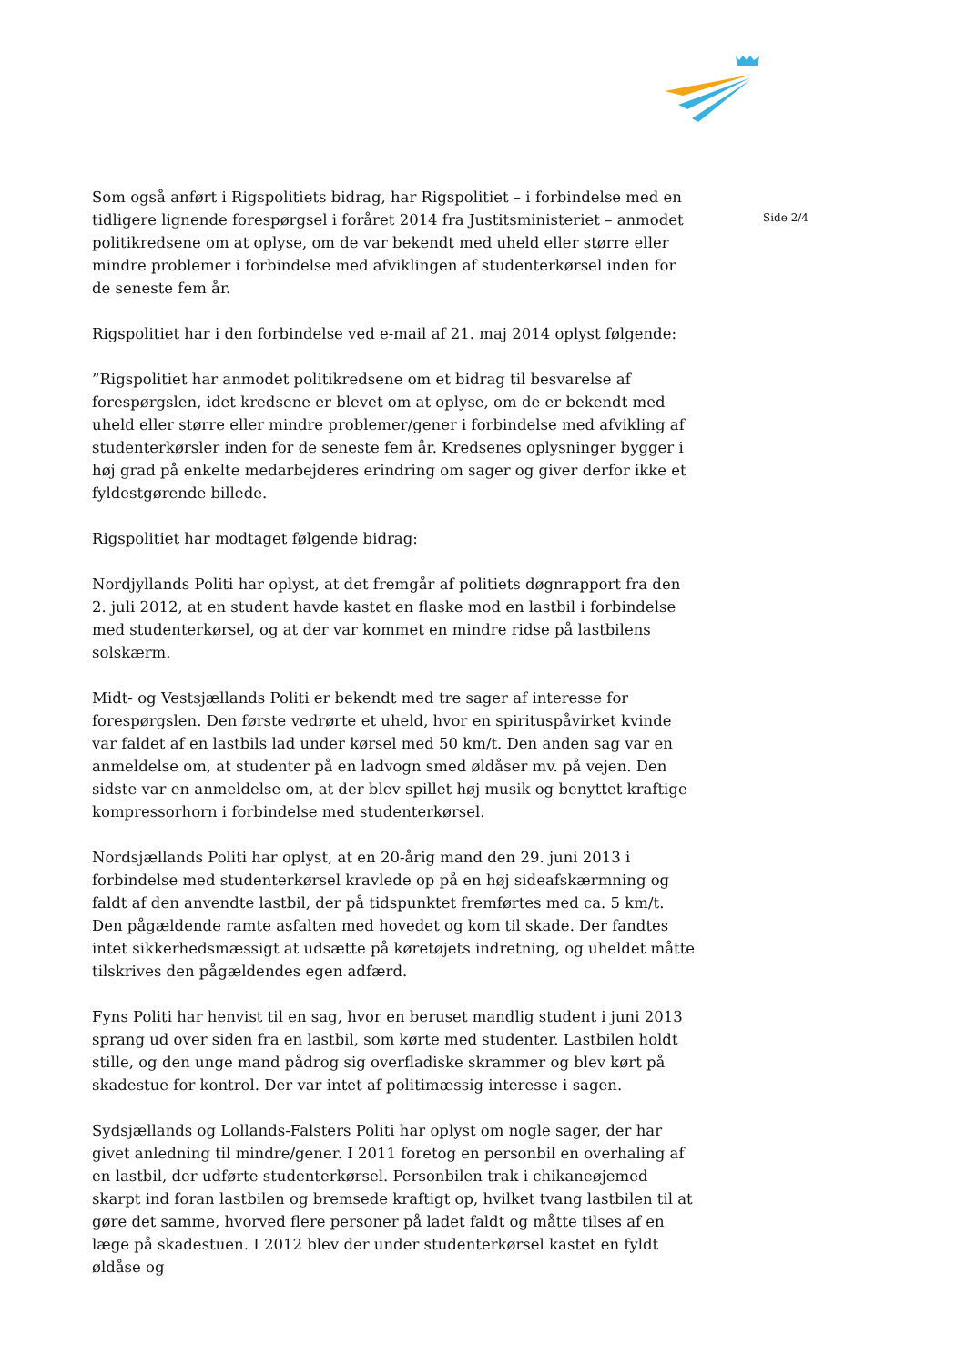Som også anført i Rigspolitiets bidrag, har Rigspolitiet – i forbindelse med en tidligere lignende forespørgsel i foråret 2014 fra Justitsministeriet – anmodet politikredsene om at oplyse, om de var bekendt med uheld eller større eller mindre problemer i forbindelse med afviklingen af studenterkørsel inden for de seneste fem år.
Rigspolitiet har i den forbindelse ved e-mail af 21. maj 2014 oplyst følgende:
”Rigspolitiet har anmodet politikredsene om et bidrag til besvarelse af forespørgslen, idet kredsene er blevet om at oplyse, om de er bekendt med uheld eller større eller mindre problemer/gener i forbindelse med afvikling af studenterkørsler inden for de seneste fem år. Kredsenes oplysninger bygger i høj grad på enkelte medarbejderes erindring om sager og giver derfor ikke et fyldestgørende billede.
Rigspolitiet har modtaget følgende bidrag:
Nordjyllands Politi har oplyst, at det fremgår af politiets døgnrapport fra den 2. juli 2012, at en student havde kastet en flaske mod en lastbil i forbindelse med studenterkørsel, og at der var kommet en mindre ridse på lastbilens solskærm.
Midt- og Vestsjællands Politi er bekendt med tre sager af interesse for forespørgslen. Den første vedrørte et uheld, hvor en spirituspåvirket kvinde var faldet af en lastbils lad under kørsel med 50 km/t. Den anden sag var en anmeldelse om, at studenter på en ladvogn smed øldåser mv. på vejen. Den sidste var en anmeldelse om, at der blev spillet høj musik og benyttet kraftige kompressorhorn i forbindelse med studenterkørsel.
Nordsjællands Politi har oplyst, at en 20-årig mand den 29. juni 2013 i forbindelse med studenterkørsel kravlede op på en høj sideafskærmning og faldt af den anvendte lastbil, der på tidspunktet fremførtes med ca. 5 km/t. Den pågældende ramte asfalten med hovedet og kom til skade. Der fandtes intet sikkerhedsmæssigt at udsætte på køretøjets indretning, og uheldet måtte tilskrives den pågældendes egen adfærd.
Fyns Politi har henvist til en sag, hvor en beruset mandlig student i juni 2013 sprang ud over siden fra en lastbil, som kørte med studenter. Lastbilen holdt stille, og den unge mand pådrog sig overfladiske skrammer og blev kørt på skadestue for kontrol. Der var intet af politimæssig interesse i sagen.
Sydsjællands og Lollands-Falsters Politi har oplyst om nogle sager, der har givet anledning til mindre/gener. I 2011 foretog en personbil en overhaling af en lastbil, der udførte studenterkørsel. Personbilen trak i chikaneøjemed skarpt ind foran lastbilen og bremsede kraftigt op, hvilket tvang lastbilen til at gøre det samme, hvorved flere personer på ladet faldt og måtte tilses af en læge på skadestuen. I 2012 blev der under studenterkørsel kastet en fyldt øldåse og
Side 2/4